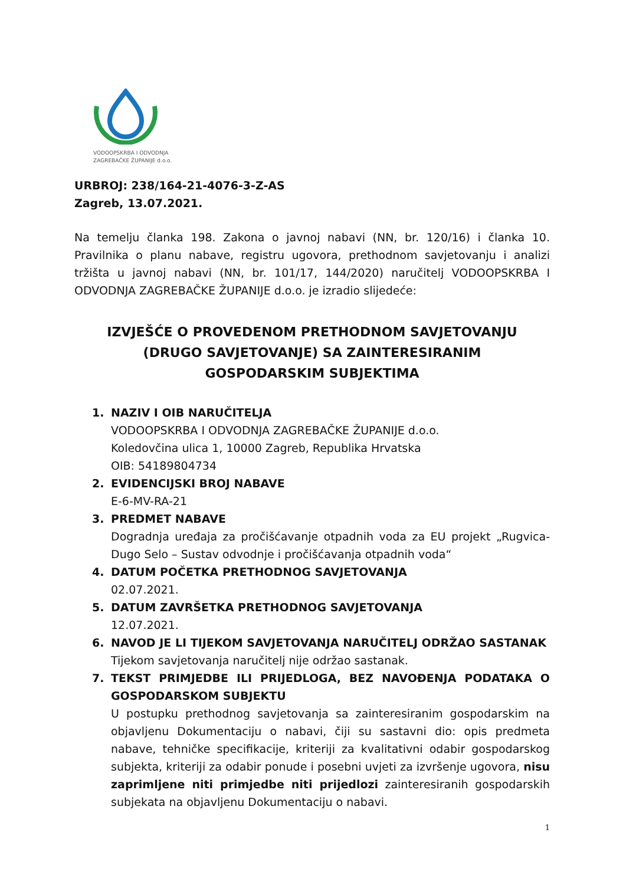VODOOPSKRBA I ODVODNJA
ZAGREBAČKE ŽUPANIJE d.o.o.
URBROJ: 238/164-21-4076-3-Z-AS
Zagreb, 13.07.2021.
Na temelju članka 198. Zakona o javnoj nabavi (NN, br. 120/16) i članka 10. Pravilnika o planu nabave, registru ugovora, prethodnom savjetovanju i analizi tržišta u javnoj nabavi (NN, br. 101/17, 144/2020) naručitelj VODOOPSKRBA I ODVODNJA ZAGREBAČKE ŽUPANIJE d.o.o. je izradio slijedeće:
IZVJEŠĆE O PROVEDENOM PRETHODNOM SAVJETOVANJU
(DRUGO SAVJETOVANJE) SA ZAINTERESIRANIM
GOSPODARSKIM SUBJEKTIMA
1. NAZIV I OIB NARUČITELJA
VODOOPSKRBA I ODVODNJA ZAGREBAČKE ŽUPANIJE d.o.o.
Koledovčina ulica 1, 10000 Zagreb, Republika Hrvatska
OIB: 54189804734
2. EVIDENCIJSKI BROJ NABAVE
E-6-MV-RA-21
3. PREDMET NABAVE
Dogradnja uređaja za pročišćavanje otpadnih voda za EU projekt „Rugvica-Dugo Selo – Sustav odvodnje i pročišćavanja otpadnih voda“
4. DATUM POČETKA PRETHODNOG SAVJETOVANJA
02.07.2021.
5. DATUM ZAVRŠETKA PRETHODNOG SAVJETOVANJA
12.07.2021.
6. NAVOD JE LI TIJEKOM SAVJETOVANJA NARUČITELJ ODRŽAO SASTANAK
Tijekom savjetovanja naručitelj nije održao sastanak.
7. TEKST PRIMJEDBE ILI PRIJEDLOGA, BEZ NAVOĐENJA PODATAKA O GOSPODARSKOM SUBJEKTU
U postupku prethodnog savjetovanja sa zainteresiranim gospodarskim na objavljenu Dokumentaciju o nabavi, čiji su sastavni dio: opis predmeta nabave, tehničke specifikacije, kriteriji za kvalitativni odabir gospodarskog subjekta, kriteriji za odabir ponude i posebni uvjeti za izvršenje ugovora, nisu zaprimljene niti primjedbe niti prijedlozi zainteresiranih gospodarskih subjekata na objavljenu Dokumentaciju o nabavi.
1